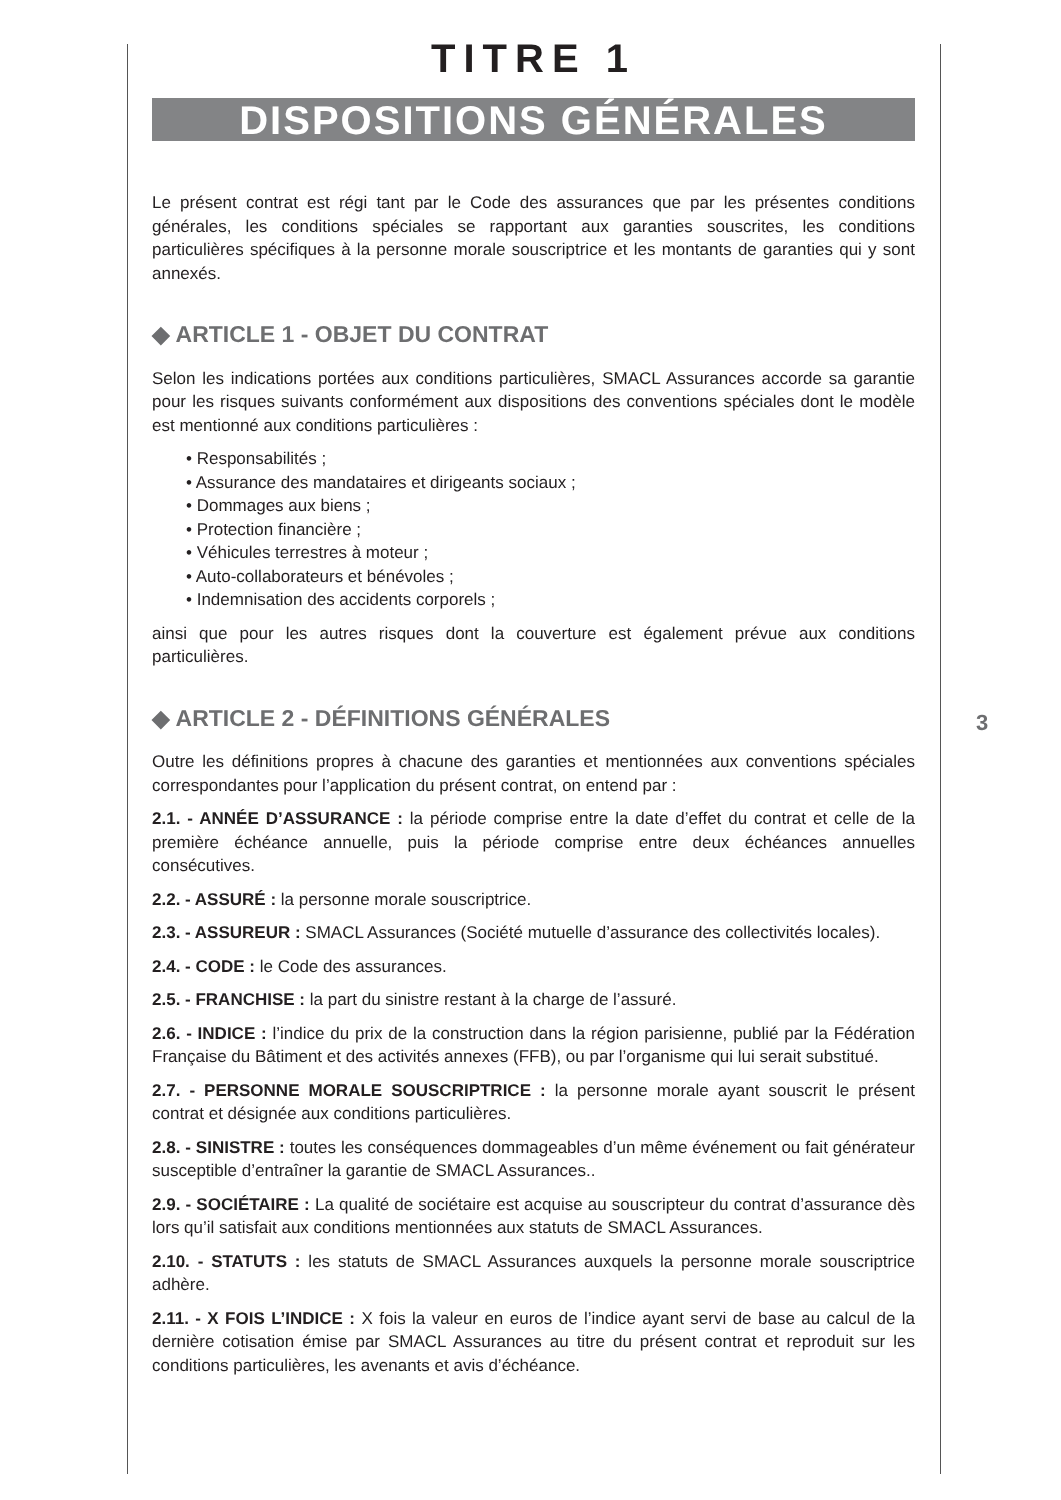TITRE 1
DISPOSITIONS GÉNÉRALES
Le présent contrat est régi tant par le Code des assurances que par les présentes conditions générales, les conditions spéciales se rapportant aux garanties souscrites, les conditions particulières spécifiques à la personne morale souscriptrice et les montants de garanties qui y sont annexés.
◆ ARTICLE 1 - OBJET DU CONTRAT
Selon les indications portées aux conditions particulières, SMACL Assurances accorde sa garantie pour les risques suivants conformément aux dispositions des conventions spéciales dont le modèle est mentionné aux conditions particulières :
• Responsabilités ;
• Assurance des mandataires et dirigeants sociaux ;
• Dommages aux biens ;
• Protection financière ;
• Véhicules terrestres à moteur ;
• Auto-collaborateurs et bénévoles ;
• Indemnisation des accidents corporels ;
ainsi que pour les autres risques dont la couverture est également prévue aux conditions particulières.
◆ ARTICLE 2 - DÉFINITIONS GÉNÉRALES
Outre les définitions propres à chacune des garanties et mentionnées aux conventions spéciales correspondantes pour l’application du présent contrat, on entend par :
2.1. - ANNÉE D’ASSURANCE : la période comprise entre la date d’effet du contrat et celle de la première échéance annuelle, puis la période comprise entre deux échéances annuelles consécutives.
2.2. - ASSURÉ : la personne morale souscriptrice.
2.3. - ASSUREUR : SMACL Assurances (Société mutuelle d’assurance des collectivités locales).
2.4. - CODE : le Code des assurances.
2.5. - FRANCHISE : la part du sinistre restant à la charge de l’assuré.
2.6. - INDICE : l’indice du prix de la construction dans la région parisienne, publié par la Fédération Française du Bâtiment et des activités annexes (FFB), ou par l’organisme qui lui serait substitué.
2.7. - PERSONNE MORALE SOUSCRIPTRICE : la personne morale ayant souscrit le présent contrat et désignée aux conditions particulières.
2.8. - SINISTRE : toutes les conséquences dommageables d’un même événement ou fait générateur susceptible d’entraîner la garantie de SMACL Assurances..
2.9. - SOCIÉTAIRE : La qualité de sociétaire est acquise au souscripteur du contrat d’assurance dès lors qu’il satisfait aux conditions mentionnées aux statuts de SMACL Assurances.
2.10. - STATUTS : les statuts de SMACL Assurances auxquels la personne morale souscriptrice adhère.
2.11. - X FOIS L’INDICE : X fois la valeur en euros de l’indice ayant servi de base au calcul de la dernière cotisation émise par SMACL Assurances au titre du présent contrat et reproduit sur les conditions particulières, les avenants et avis d’échéance.
3